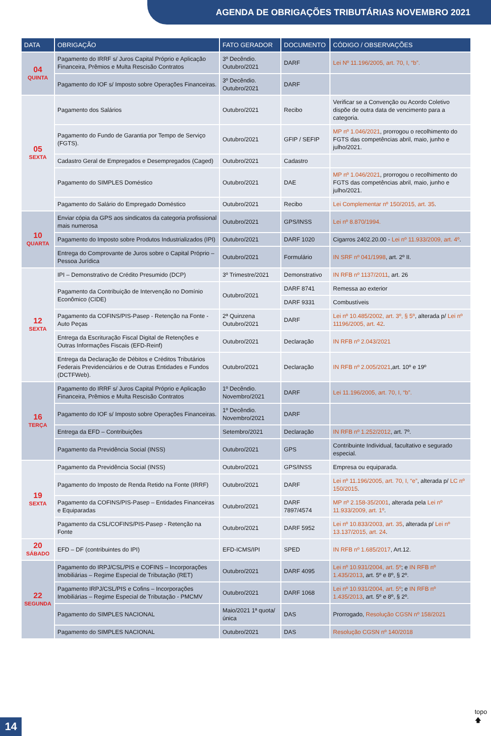AGENDA DE OBRIGAÇÕES TRIBUTÁRIAS NOVEMBRO 2021
| DATA | OBRIGAÇÃO | FATO GERADOR | DOCUMENTO | CÓDIGO / OBSERVAÇÕES |
| --- | --- | --- | --- | --- |
| 04 QUINTA | Pagamento do IRRF s/ Juros Capital Próprio e Aplicação Financeira, Prêmios e Multa Rescisão Contratos | 3º Decêndio. Outubro/2021 | DARF | Lei Nº 11.196/2005, art. 70, I, “b”. |
| | Pagamento do IOF s/ Imposto sobre Operações Financeiras. | 3º Decêndio. Outubro/2021 | DARF | |
| 05 SEXTA | Pagamento dos Salários | Outubro/2021 | Recibo | Verificar se a Convenção ou Acordo Coletivo dispõe de outra data de vencimento para a categoria. |
| | Pagamento do Fundo de Garantia por Tempo de Serviço (FGTS). | Outubro/2021 | GFIP / SEFIP | MP nº 1.046/2021 , prorrogou o recolhimento do FGTS das competências abril, maio, junho e julho/2021. |
| | Cadastro Geral de Empregados e Desempregados (Caged) | Outubro/2021 | Cadastro | |
| | Pagamento do SIMPLES Doméstico | Outubro/2021 | DAE | MP nº 1.046/2021 , prorrogou o recolhimento do FGTS das competências abril, maio, junho e julho/2021. |
| | Pagamento do Salário do Empregado Doméstico | Outubro/2021 | Recibo | Lei Complementar nº 150/2015, art. 35 . |
| 10 QUARTA | Enviar cópia da GPS aos sindicatos da categoria profissional mais numerosa | Outubro/2021 | GPS/INSS | Lei nº 8.870/1994. |
| | Pagamento do Imposto sobre Produtos Industrializados (IPI) | Outubro/2021 | DARF 1020 | Cigarros 2402.20.00 - Lei nº 11.933/2009, art. 4º . |
| | Entrega do Comprovante de Juros sobre o Capital Próprio – Pessoa Jurídica | Outubro/2021 | Formulário | IN SRF nº 041/1998 , art. 2º II. |
| 12 SEXTA | IPI – Demonstrativo de Crédito Presumido (DCP) | 3º Trimestre/2021 | Demonstrativo | IN RFB nº 1137/2011 , art. 26 |
| | Pagamento da Contribuição de Intervenção no Domínio Econômico (CIDE) | Outubro/2021 | DARF 8741 | Remessa ao exterior |
| | | | DARF 9331 | Combustíveis |
| | Pagamento da COFINS/PIS-Pasep - Retenção na Fonte - Auto Peças | 2ª Quinzena Outubro/2021 | DARF | Lei nº 10.485/2002, art. 3º, § 5º , alterada p/ Lei nº 11196/2005, art. 42 . |
| | Entrega da Escrituração Fiscal Digital de Retenções e Outras Informações Fiscais (EFD-Reinf) | Outubro/2021 | Declaração | IN RFB nº 2.043/2021 |
| | Entrega da Declaração de Débitos e Créditos Tributários Federais Previdenciários e de Outras Entidades e Fundos (DCTFWeb). | Outubro/2021 | Declaração | IN RFB nº 2.005/2021 ,art. 10º e 19º |
| 16 TERÇA | Pagamento do IRRF s/ Juros Capital Próprio e Aplicação Financeira, Prêmios e Multa Rescisão Contratos | 1º Decêndio. Novembro/2021 | DARF | Lei 11.196/2005, art. 70, I, “b”. |
| | Pagamento do IOF s/ Imposto sobre Operações Financeiras. | 1º Decêndio. Novembro/2021 | DARF | |
| | Entrega da EFD – Contribuições | Setembro/2021 | Declaração | IN RFB nº 1.252/2012 , art. 7º. |
| | Pagamento da Previdência Social (INSS) | Outubro/2021 | GPS | Contribuinte Individual, facultativo e segurado especial. |
| 19 SEXTA | Pagamento da Previdência Social (INSS) | Outubro/2021 | GPS/INSS | Empresa ou equiparada. |
| | Pagamento do Imposto de Renda Retido na Fonte (IRRF) | Outubro/2021 | DARF | Lei nº 11.196/2005, art. 70, I, “e” , alterada p/ LC nº 150/2015 . |
| | Pagamento da COFINS/PIS-Pasep – Entidades Financeiras e Equiparadas | Outubro/2021 | DARF 7897/4574 | MP nº 2.158-35/2001 , alterada pela Lei nº 11.933/2009, art. 1º . |
| | Pagamento da CSL/COFINS/PIS-Pasep - Retenção na Fonte | Outubro/2021 | DARF 5952 | Lei nº 10.833/2003, art. 35 , alterada p/ Lei nº 13.137/2015, art. 24 . |
| 20 SÁBADO | EFD – DF (contribuintes do IPI) | EFD-ICMS/IPI | SPED | IN RFB nº 1.685/2017 , Art.12. |
| 22 SEGUNDA | Pagamento do IRPJ/CSL/PIS e COFINS – Incorporações Imobiliárias – Regime Especial de Tributação (RET) | Outubro/2021 | DARF 4095 | Lei nº 10.931/2004, art. 5º ; e IN RFB nº 1.435/2013 , art. 5º e 8º, § 2º. |
| | Pagamento IRPJ/CSL/PIS e Cofins – Incorporações Imobiliárias – Regime Especial de Tributação - PMCMV | Outubro/2021 | DARF 1068 | Lei nº 10.931/2004, art. 5º ; e IN RFB nº 1.435/2013 , art. 5º e 8º, § 2º. |
| | Pagamento do SIMPLES NACIONAL | Maio/2021 1ª quota/única | DAS | Prorrogado, Resolução CGSN nº 158/2021 |
| | Pagamento do SIMPLES NACIONAL | Outubro/2021 | DAS | Resolução CGSN nº 140/2018 |
14
topo
🡅